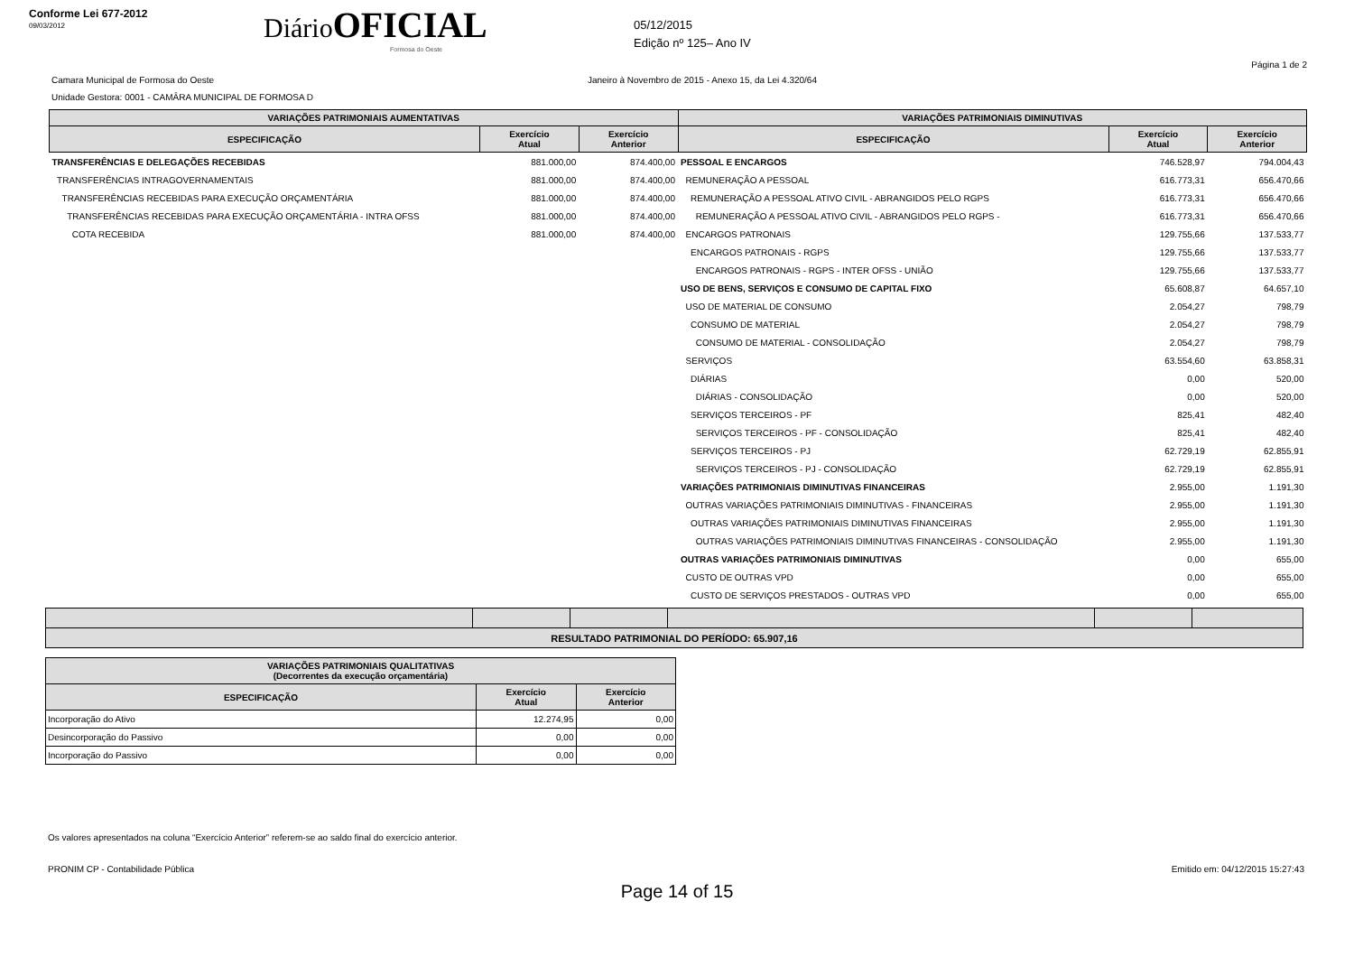Conforme Lei 677-2012
09/03/2012
DiárioOFICIAL
Formosa do Oeste
05/12/2015
Edição nº 125– Ano IV
Página 1 de 2
Camara Municipal de Formosa do Oeste Janeiro à Novembro de 2015 - Anexo 15, da Lei 4.320/64
Unidade Gestora: 0001 - CAMÂRA MUNICIPAL DE FORMOSA D
| VARIAÇÕES PATRIMONIAIS AUMENTATIVAS | | | VARIAÇÕES PATRIMONIAIS DIMINUTIVAS | | |
| --- | --- | --- | --- | --- | --- |
| ESPECIFICAÇÃO | Exercício Atual | Exercício Anterior | ESPECIFICAÇÃO | Exercício Atual | Exercício Anterior |
| TRANSFERÊNCIAS E DELEGAÇÕES RECEBIDAS | 881.000,00 | 874.400,00 | PESSOAL E ENCARGOS | 746.528,97 | 794.004,43 |
| TRANSFERÊNCIAS INTRAGOVERNAMENTAIS | 881.000,00 | 874.400,00 | REMUNERAÇÃO A PESSOAL | 616.773,31 | 656.470,66 |
| TRANSFERÊNCIAS RECEBIDAS PARA EXECUÇÃO ORÇAMENTÁRIA | 881.000,00 | 874.400,00 | REMUNERAÇÃO A PESSOAL ATIVO CIVIL - ABRANGIDOS PELO RGPS | 616.773,31 | 656.470,66 |
| TRANSFERÊNCIAS RECEBIDAS PARA EXECUÇÃO ORÇAMENTÁRIA - INTRA OFSS | 881.000,00 | 874.400,00 | REMUNERAÇÃO A PESSOAL ATIVO CIVIL - ABRANGIDOS PELO RGPS - | 616.773,31 | 656.470,66 |
| COTA RECEBIDA | 881.000,00 | 874.400,00 | ENCARGOS PATRONAIS | 129.755,66 | 137.533,77 |
| | | | ENCARGOS PATRONAIS - RGPS | 129.755,66 | 137.533,77 |
| | | | ENCARGOS PATRONAIS - RGPS - INTER OFSS - UNIÃO | 129.755,66 | 137.533,77 |
| | | | USO DE BENS, SERVIÇOS E CONSUMO DE CAPITAL FIXO | 65.608,87 | 64.657,10 |
| | | | USO DE MATERIAL DE CONSUMO | 2.054,27 | 798,79 |
| | | | CONSUMO DE MATERIAL | 2.054,27 | 798,79 |
| | | | CONSUMO DE MATERIAL - CONSOLIDAÇÃO | 2.054,27 | 798,79 |
| | | | SERVIÇOS | 63.554,60 | 63.858,31 |
| | | | DIÁRIAS | 0,00 | 520,00 |
| | | | DIÁRIAS - CONSOLIDAÇÃO | 0,00 | 520,00 |
| | | | SERVIÇOS TERCEIROS - PF | 825,41 | 482,40 |
| | | | SERVIÇOS TERCEIROS - PF - CONSOLIDAÇÃO | 825,41 | 482,40 |
| | | | SERVIÇOS TERCEIROS - PJ | 62.729,19 | 62.855,91 |
| | | | SERVIÇOS TERCEIROS - PJ - CONSOLIDAÇÃO | 62.729,19 | 62.855,91 |
| | | | VARIAÇÕES PATRIMONIAIS DIMINUTIVAS FINANCEIRAS | 2.955,00 | 1.191,30 |
| | | | OUTRAS VARIAÇÕES PATRIMONIAIS DIMINUTIVAS - FINANCEIRAS | 2.955,00 | 1.191,30 |
| | | | OUTRAS VARIAÇÕES PATRIMONIAIS DIMINUTIVAS FINANCEIRAS | 2.955,00 | 1.191,30 |
| | | | OUTRAS VARIAÇÕES PATRIMONIAIS DIMINUTIVAS FINANCEIRAS - CONSOLIDAÇÃO | 2.955,00 | 1.191,30 |
| | | | OUTRAS VARIAÇÕES PATRIMONIAIS DIMINUTIVAS | 0,00 | 655,00 |
| | | | CUSTO DE OUTRAS VPD | 0,00 | 655,00 |
| | | | CUSTO DE SERVIÇOS PRESTADOS - OUTRAS VPD | 0,00 | 655,00 |
| RESULTADO PATRIMONIAL DO PERÍODO: 65.907,16 | | | | | |
| VARIAÇÕES PATRIMONIAIS QUALITATIVAS (Decorrentes da execução orçamentária) | | |
| --- | --- | --- |
| ESPECIFICAÇÃO | Exercício Atual | Exercício Anterior |
| Incorporação do Ativo | 12.274,95 | 0,00 |
| Desincorporação do Passivo | 0,00 | 0,00 |
| Incorporação do Passivo | 0,00 | 0,00 |
Os valores apresentados na coluna “Exercício Anterior” referem-se ao saldo final do exercício anterior.
PRONIM CP - Contabilidade Pública Emitido em: 04/12/2015 15:27:43
Page 14 of 15